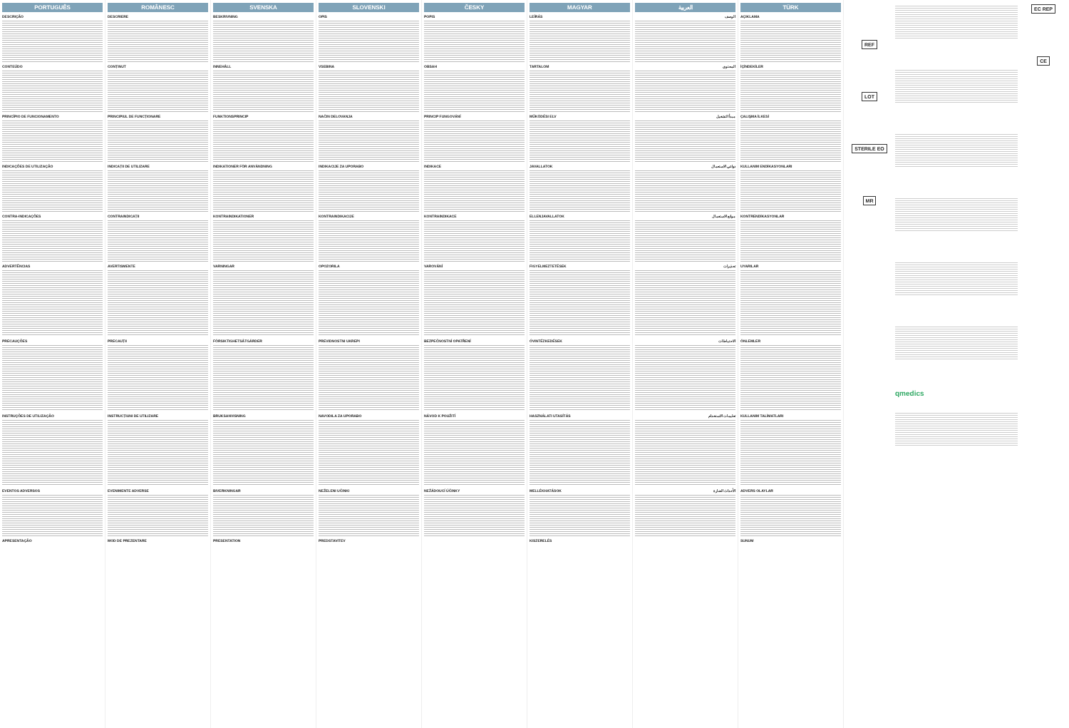PORTUGUÊS
DESCRIÇÃO
CONTEÚDO
PRINCÍPIO DE FUNCIONAMENTO
INDICAÇÕES DE UTILIZAÇÃO
CONTRA-INDICAÇÕES
ADVERTÊNCIAS
PRECAUÇÕES
INSTRUÇÕES DE UTILIZAÇÃO
EVENTOS ADVERSOS
APRESENTAÇÃO
ROMÂNESC
DESCRIERE
CONȚINUT
PRINCIPIUL DE FUNCȚIONARE
INDICAȚII DE UTILIZARE
CONTRAINDICAȚII
AVERTISMENTE
PRECAUȚII
INSTRUCȚIUNI DE UTILIZARE
EVENIMENTE ADVERSE
MOD DE PREZENTARE
SVENSKA
BESKRIVNING
INNEHÅLL
FUNKTIONSPRINCIP
INDIKATIONER FÖR ANVÄNDNING
KONTRAINDIKATIONER
VARNINGAR
FÖRSIKTIGHETSÅTGÄRDER
BRUKSANVISNING
BIVERKNINGAR
PRESENTATION
SLOVENSKI
OPIS
VSEBINA
NAČIN DELOVANJA
INDIKACIJE ZA UPORABO
KONTRAINDIKACIJE
OPOZORILA
PREVIDNOSTNI UKREPI
NAVODILA ZA UPORABO
NEŽELENI UČINKI
PREDSTAVITEV
ČESKY
POPIS
OBSAH
PRINCIP FUNGOVÁNÍ
INDIKACE
KONTRAINDIKACE
VAROVÁNÍ
BEZPEČNOSTNÍ OPATŘENÍ
NÁVOD K POUŽITÍ
NEŽÁDOUCÍ ÚČINKY
MAGYAR
LEÍRÁS
TARTALOM
MŰKÖDÉSI ELV
JAVALLATOK
ELLENJAVALLATOK
FIGYELMEZTETÉSEK
ÓVINTÉZKEDÉSEK
HASZNÁLATI UTASÍTÁS
MELLÉKHATÁSOK
KISZERELÉS
العربية
الوصف
المحتوى
مبدأ التشغيل
دواعي الاستعمال
موانع الاستعمال
تحذيرات
الاحتياطات
تعليمات الاستخدام
الأحداث الضارة
TÜRK
AÇIKLAMA
İÇİNDEKİLER
ÇALIŞMA İLKESİ
KULLANIM ENDİKASYONLARI
KONTRENDİKASYONLAR
UYARILAR
ÖNLEMLER
KULLANIM TALİMATLARI
ADVERS OLAYLAR
SUNUM
REF
LOT
STERILE EO
MR
qmedics
EC REP
CE